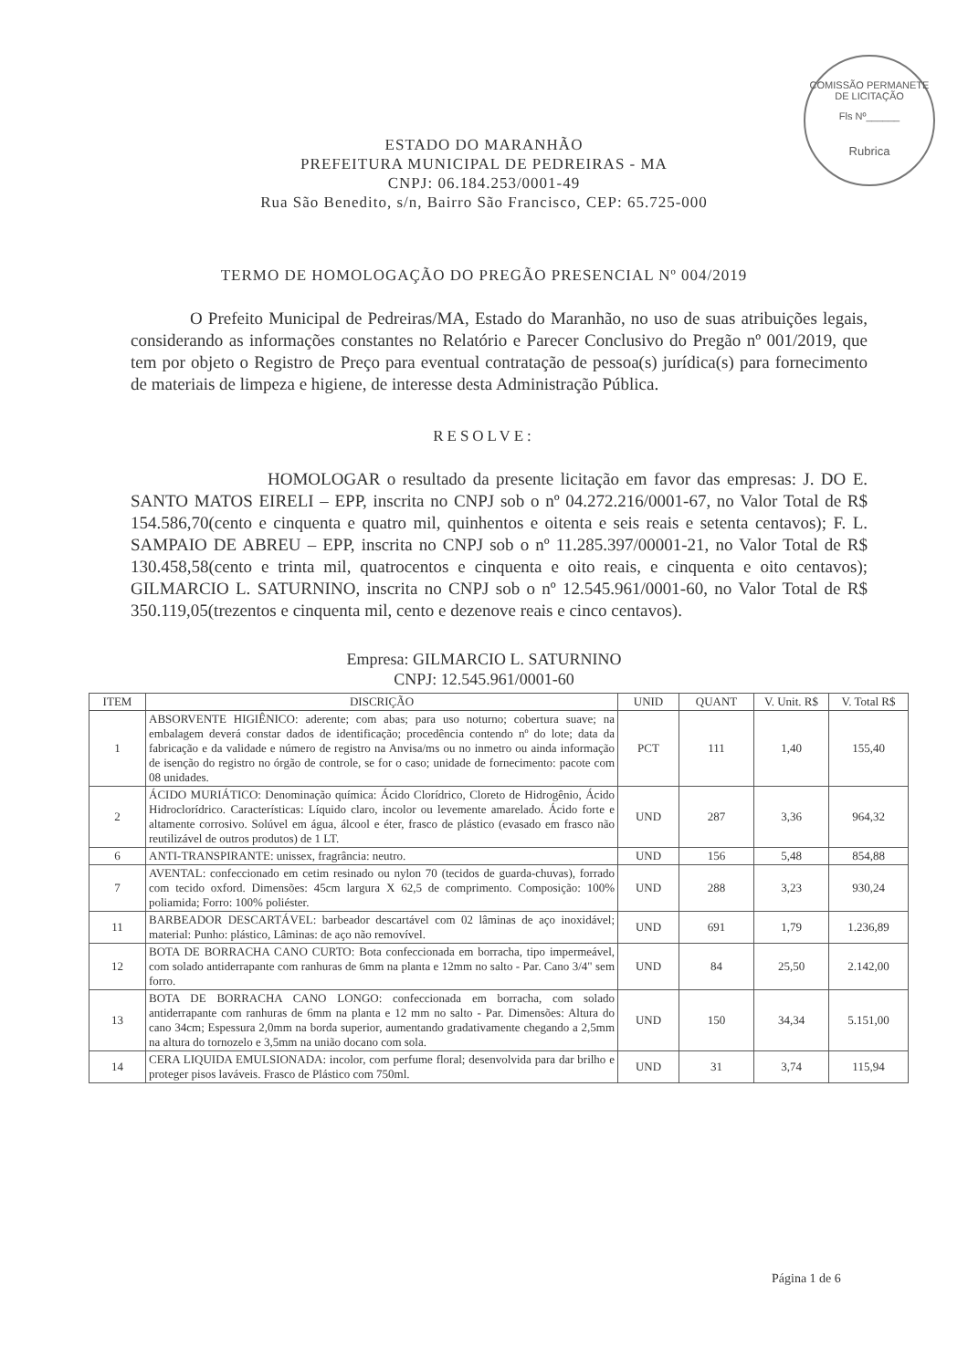COMISSÃO PERMANETE DE LICITAÇÃO
Fls Nº______
Rubrica
ESTADO DO MARANHÃO
PREFEITURA MUNICIPAL DE PEDREIRAS - MA
CNPJ: 06.184.253/0001-49
Rua São Benedito, s/n, Bairro São Francisco, CEP: 65.725-000
TERMO DE HOMOLOGAÇÃO DO PREGÃO PRESENCIAL Nº 004/2019
O Prefeito Municipal de Pedreiras/MA, Estado do Maranhão, no uso de suas atribuições legais, considerando as informações constantes no Relatório e Parecer Conclusivo do Pregão nº 001/2019, que tem por objeto o Registro de Preço para eventual contratação de pessoa(s) jurídica(s) para fornecimento de materiais de limpeza e higiene, de interesse desta Administração Pública.
RESOLVE:
HOMOLOGAR o resultado da presente licitação em favor das empresas: J. DO E. SANTO MATOS EIRELI – EPP, inscrita no CNPJ sob o nº 04.272.216/0001-67, no Valor Total de R$ 154.586,70(cento e cinquenta e quatro mil, quinhentos e oitenta e seis reais e setenta centavos); F. L. SAMPAIO DE ABREU – EPP, inscrita no CNPJ sob o nº 11.285.397/00001-21, no Valor Total de R$ 130.458,58(cento e trinta mil, quatrocentos e cinquenta e oito reais, e cinquenta e oito centavos); GILMARCIO L. SATURNINO, inscrita no CNPJ sob o nº 12.545.961/0001-60, no Valor Total de R$ 350.119,05(trezentos e cinquenta mil, cento e dezenove reais e cinco centavos).
Empresa: GILMARCIO L. SATURNINO
CNPJ: 12.545.961/0001-60
| ITEM | DISCRIÇÃO | UNID | QUANT | V. Unit. R$ | V. Total R$ |
| --- | --- | --- | --- | --- | --- |
| 1 | ABSORVENTE HIGIÊNICO: aderente; com abas; para uso noturno; cobertura suave; na embalagem deverá constar dados de identificação; procedência contendo nº do lote; data da fabricação e da validade e número de registro na Anvisa/ms ou no inmetro ou ainda informação de isenção do registro no órgão de controle, se for o caso; unidade de fornecimento: pacote com 08 unidades. | PCT | 111 | 1,40 | 155,40 |
| 2 | ÁCIDO MURIÁTICO: Denominação química: Ácido Clorídrico, Cloreto de Hidrogênio, Ácido Hidroclorídrico. Características: Líquido claro, incolor ou levemente amarelado. Ácido forte e altamente corrosivo. Solúvel em água, álcool e éter, frasco de plástico (evasado em frasco não reutilizável de outros produtos) de 1 LT. | UND | 287 | 3,36 | 964,32 |
| 6 | ANTI-TRANSPIRANTE: unissex, fragrância: neutro. | UND | 156 | 5,48 | 854,88 |
| 7 | AVENTAL: confeccionado em cetim resinado ou nylon 70 (tecidos de guarda-chuvas), forrado com tecido oxford. Dimensões: 45cm largura X 62,5 de comprimento. Composição: 100% poliamida; Forro: 100% poliéster. | UND | 288 | 3,23 | 930,24 |
| 11 | BARBEADOR DESCARTÁVEL: barbeador descartável com 02 lâminas de aço inoxidável; material: Punho: plástico, Lâminas: de aço não removível. | UND | 691 | 1,79 | 1.236,89 |
| 12 | BOTA DE BORRACHA CANO CURTO: Bota confeccionada em borracha, tipo impermeável, com solado antiderrapante com ranhuras de 6mm na planta e 12mm no salto - Par. Cano 3/4" sem forro. | UND | 84 | 25,50 | 2.142,00 |
| 13 | BOTA DE BORRACHA CANO LONGO: confeccionada em borracha, com solado antiderrapante com ranhuras de 6mm na planta e 12 mm no salto - Par. Dimensões: Altura do cano 34cm; Espessura 2,0mm na borda superior, aumentando gradativamente chegando a 2,5mm na altura do tornozelo e 3,5mm na união docano com sola. | UND | 150 | 34,34 | 5.151,00 |
| 14 | CERA LIQUIDA EMULSIONADA: incolor, com perfume floral; desenvolvida para dar brilho e proteger pisos laváveis. Frasco de Plástico com 750ml. | UND | 31 | 3,74 | 115,94 |
Página 1 de 6